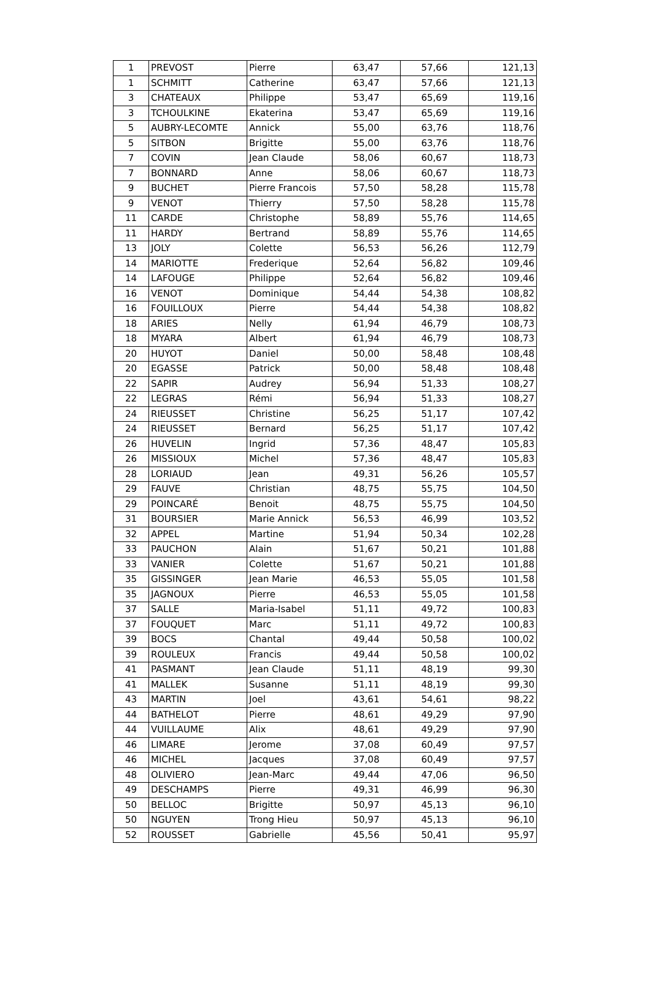| 1 | PREVOST | Pierre | 63,47 | 57,66 | 121,13 |
| 1 | SCHMITT | Catherine | 63,47 | 57,66 | 121,13 |
| 3 | CHATEAUX | Philippe | 53,47 | 65,69 | 119,16 |
| 3 | TCHOULKINE | Ekaterina | 53,47 | 65,69 | 119,16 |
| 5 | AUBRY-LECOMTE | Annick | 55,00 | 63,76 | 118,76 |
| 5 | SITBON | Brigitte | 55,00 | 63,76 | 118,76 |
| 7 | COVIN | Jean Claude | 58,06 | 60,67 | 118,73 |
| 7 | BONNARD | Anne | 58,06 | 60,67 | 118,73 |
| 9 | BUCHET | Pierre Francois | 57,50 | 58,28 | 115,78 |
| 9 | VENOT | Thierry | 57,50 | 58,28 | 115,78 |
| 11 | CARDE | Christophe | 58,89 | 55,76 | 114,65 |
| 11 | HARDY | Bertrand | 58,89 | 55,76 | 114,65 |
| 13 | JOLY | Colette | 56,53 | 56,26 | 112,79 |
| 14 | MARIOTTE | Frederique | 52,64 | 56,82 | 109,46 |
| 14 | LAFOUGE | Philippe | 52,64 | 56,82 | 109,46 |
| 16 | VENOT | Dominique | 54,44 | 54,38 | 108,82 |
| 16 | FOUILLOUX | Pierre | 54,44 | 54,38 | 108,82 |
| 18 | ARIES | Nelly | 61,94 | 46,79 | 108,73 |
| 18 | MYARA | Albert | 61,94 | 46,79 | 108,73 |
| 20 | HUYOT | Daniel | 50,00 | 58,48 | 108,48 |
| 20 | EGASSE | Patrick | 50,00 | 58,48 | 108,48 |
| 22 | SAPIR | Audrey | 56,94 | 51,33 | 108,27 |
| 22 | LEGRAS | Rémi | 56,94 | 51,33 | 108,27 |
| 24 | RIEUSSET | Christine | 56,25 | 51,17 | 107,42 |
| 24 | RIEUSSET | Bernard | 56,25 | 51,17 | 107,42 |
| 26 | HUVELIN | Ingrid | 57,36 | 48,47 | 105,83 |
| 26 | MISSIOUX | Michel | 57,36 | 48,47 | 105,83 |
| 28 | LORIAUD | Jean | 49,31 | 56,26 | 105,57 |
| 29 | FAUVE | Christian | 48,75 | 55,75 | 104,50 |
| 29 | POINCARÉ | Benoit | 48,75 | 55,75 | 104,50 |
| 31 | BOURSIER | Marie Annick | 56,53 | 46,99 | 103,52 |
| 32 | APPEL | Martine | 51,94 | 50,34 | 102,28 |
| 33 | PAUCHON | Alain | 51,67 | 50,21 | 101,88 |
| 33 | VANIER | Colette | 51,67 | 50,21 | 101,88 |
| 35 | GISSINGER | Jean Marie | 46,53 | 55,05 | 101,58 |
| 35 | JAGNOUX | Pierre | 46,53 | 55,05 | 101,58 |
| 37 | SALLE | Maria-Isabel | 51,11 | 49,72 | 100,83 |
| 37 | FOUQUET | Marc | 51,11 | 49,72 | 100,83 |
| 39 | BOCS | Chantal | 49,44 | 50,58 | 100,02 |
| 39 | ROULEUX | Francis | 49,44 | 50,58 | 100,02 |
| 41 | PASMANT | Jean Claude | 51,11 | 48,19 | 99,30 |
| 41 | MALLEK | Susanne | 51,11 | 48,19 | 99,30 |
| 43 | MARTIN | Joel | 43,61 | 54,61 | 98,22 |
| 44 | BATHELOT | Pierre | 48,61 | 49,29 | 97,90 |
| 44 | VUILLAUME | Alix | 48,61 | 49,29 | 97,90 |
| 46 | LIMARE | Jerome | 37,08 | 60,49 | 97,57 |
| 46 | MICHEL | Jacques | 37,08 | 60,49 | 97,57 |
| 48 | OLIVIERO | Jean-Marc | 49,44 | 47,06 | 96,50 |
| 49 | DESCHAMPS | Pierre | 49,31 | 46,99 | 96,30 |
| 50 | BELLOC | Brigitte | 50,97 | 45,13 | 96,10 |
| 50 | NGUYEN | Trong Hieu | 50,97 | 45,13 | 96,10 |
| 52 | ROUSSET | Gabrielle | 45,56 | 50,41 | 95,97 |